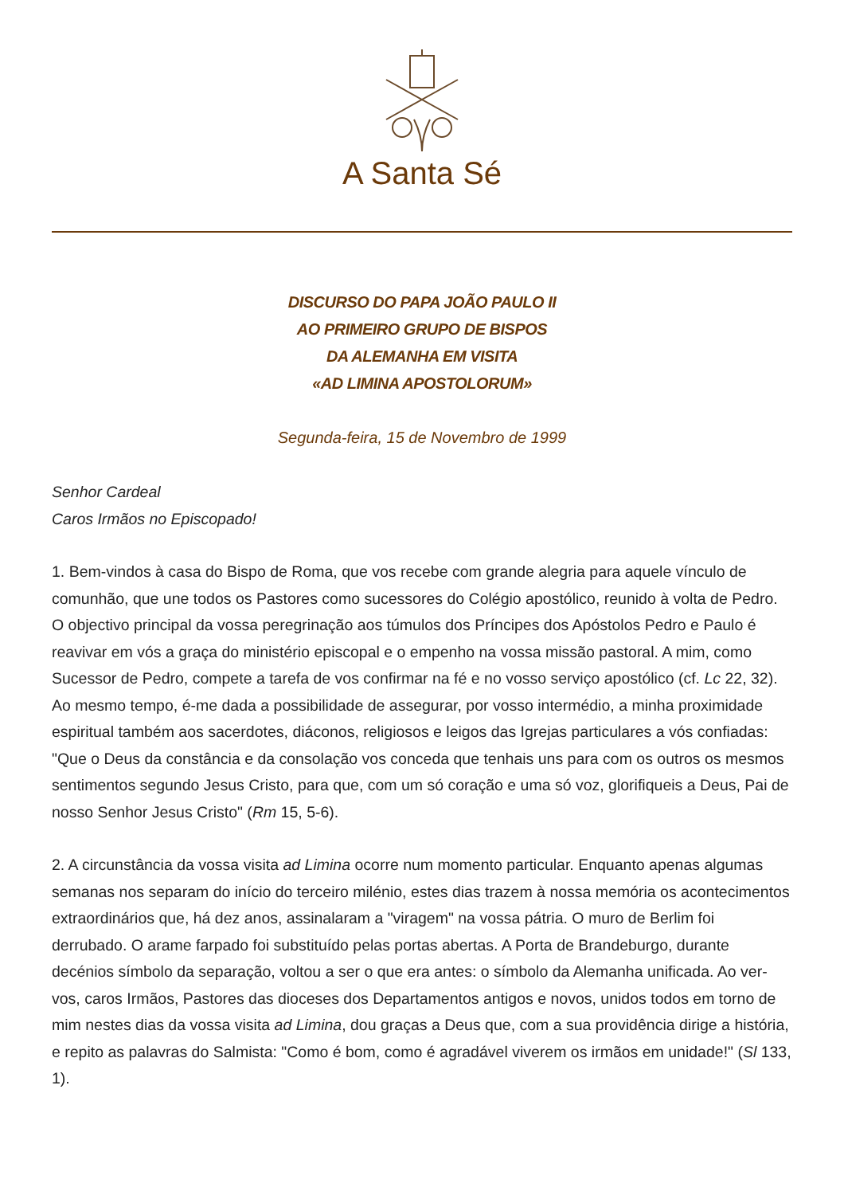A Santa Sé
DISCURSO DO PAPA JOÃO PAULO II
AO PRIMEIRO GRUPO DE BISPOS
DA ALEMANHA EM VISITA
«AD LIMINA APOSTOLORUM»
Segunda-feira, 15 de Novembro de 1999
Senhor Cardeal
Caros Irmãos no Episcopado!
1. Bem-vindos à casa do Bispo de Roma, que vos recebe com grande alegria para aquele vínculo de comunhão, que une todos os Pastores como sucessores do Colégio apostólico, reunido à volta de Pedro. O objectivo principal da vossa peregrinação aos túmulos dos Príncipes dos Apóstolos Pedro e Paulo é reavivar em vós a graça do ministério episcopal e o empenho na vossa missão pastoral. A mim, como Sucessor de Pedro, compete a tarefa de vos confirmar na fé e no vosso serviço apostólico (cf. Lc 22, 32). Ao mesmo tempo, é-me dada a possibilidade de assegurar, por vosso intermédio, a minha proximidade espiritual também aos sacerdotes, diáconos, religiosos e leigos das Igrejas particulares a vós confiadas: "Que o Deus da constância e da consolação vos conceda que tenhais uns para com os outros os mesmos sentimentos segundo Jesus Cristo, para que, com um só coração e uma só voz, glorifiqueis a Deus, Pai de nosso Senhor Jesus Cristo" (Rm 15, 5-6).
2. A circunstância da vossa visita ad Limina ocorre num momento particular. Enquanto apenas algumas semanas nos separam do início do terceiro milénio, estes dias trazem à nossa memória os acontecimentos extraordinários que, há dez anos, assinalaram a "viragem" na vossa pátria. O muro de Berlim foi derrubado. O arame farpado foi substituído pelas portas abertas. A Porta de Brandeburgo, durante decénios símbolo da separação, voltou a ser o que era antes: o símbolo da Alemanha unificada. Ao ver-vos, caros Irmãos, Pastores das dioceses dos Departamentos antigos e novos, unidos todos em torno de mim nestes dias da vossa visita ad Limina, dou graças a Deus que, com a sua providência dirige a história, e repito as palavras do Salmista: "Como é bom, como é agradável viverem os irmãos em unidade!" (Sl 133, 1).